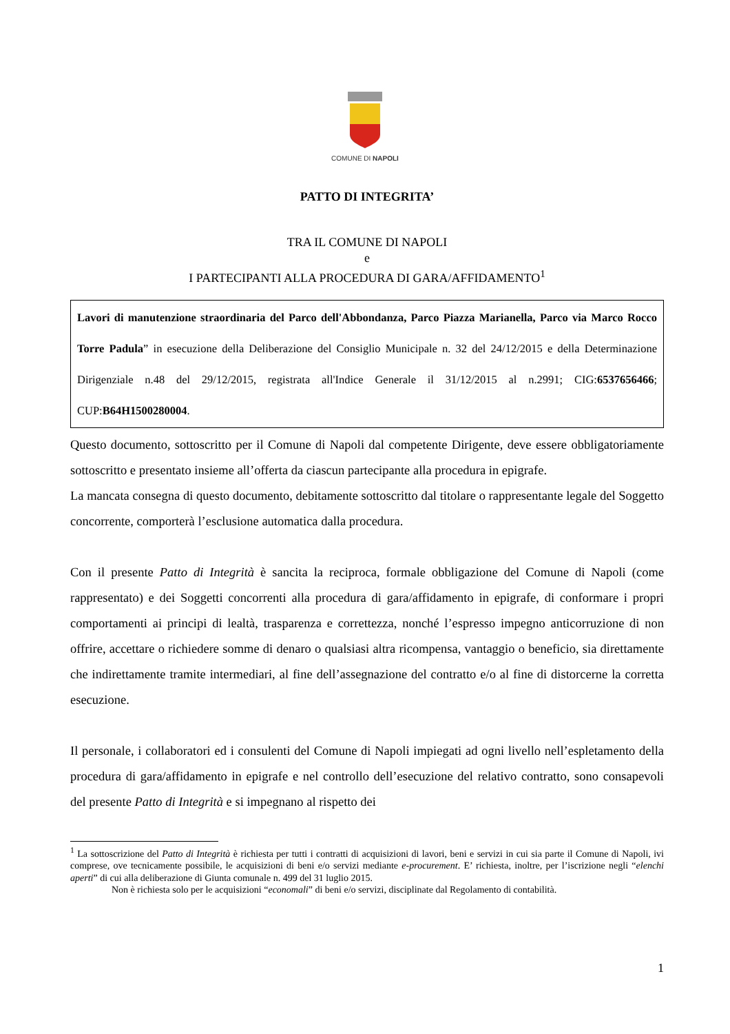COMUNE DI NAPOLI
PATTO DI INTEGRITA’
TRA IL COMUNE DI NAPOLI
e
I PARTECIPANTI ALLA PROCEDURA DI GARA/AFFIDAMENTO<sup>1</sup>
Lavori di manutenzione straordinaria del Parco dell'Abbondanza, Parco Piazza Marianella, Parco via Marco Rocco Torre Padula” in esecuzione della Deliberazione del Consiglio Municipale n. 32 del 24/12/2015 e della Determinazione Dirigenziale n.48 del 29/12/2015, registrata all'Indice Generale il 31/12/2015 al n.2991; CIG:6537656466; CUP:B64H1500280004.
Questo documento, sottoscritto per il Comune di Napoli dal competente Dirigente, deve essere obbligatoriamente sottoscritto e presentato insieme all’offerta da ciascun partecipante alla procedura in epigrafe.
La mancata consegna di questo documento, debitamente sottoscritto dal titolare o rappresentante legale del Soggetto concorrente, comporterà l’esclusione automatica dalla procedura.
Con il presente Patto di Integrità è sancita la reciproca, formale obbligazione del Comune di Napoli (come rappresentato) e dei Soggetti concorrenti alla procedura di gara/affidamento in epigrafe, di conformare i propri comportamenti ai principi di lealtà, trasparenza e correttezza, nonché l’espresso impegno anticorruzione di non offrire, accettare o richiedere somme di denaro o qualsiasi altra ricompensa, vantaggio o beneficio, sia direttamente che indirettamente tramite intermediari, al fine dell’assegnazione del contratto e/o al fine di distorcerne la corretta esecuzione.
Il personale, i collaboratori ed i consulenti del Comune di Napoli impiegati ad ogni livello nell’espletamento della procedura di gara/affidamento in epigrafe e nel controllo dell’esecuzione del relativo contratto, sono consapevoli del presente Patto di Integrità e si impegnano al rispetto dei
<sup>1</sup> La sottoscrizione del Patto di Integrità è richiesta per tutti i contratti di acquisizioni di lavori, beni e servizi in cui sia parte il Comune di Napoli, ivi comprese, ove tecnicamente possibile, le acquisizioni di beni e/o servizi mediante e-procurement. E’ richiesta, inoltre, per l’iscrizione negli “elenchi aperti” di cui alla deliberazione di Giunta comunale n. 499 del 31 luglio 2015.
Non è richiesta solo per le acquisizioni “economali” di beni e/o servizi, disciplinate dal Regolamento di contabilità.
1